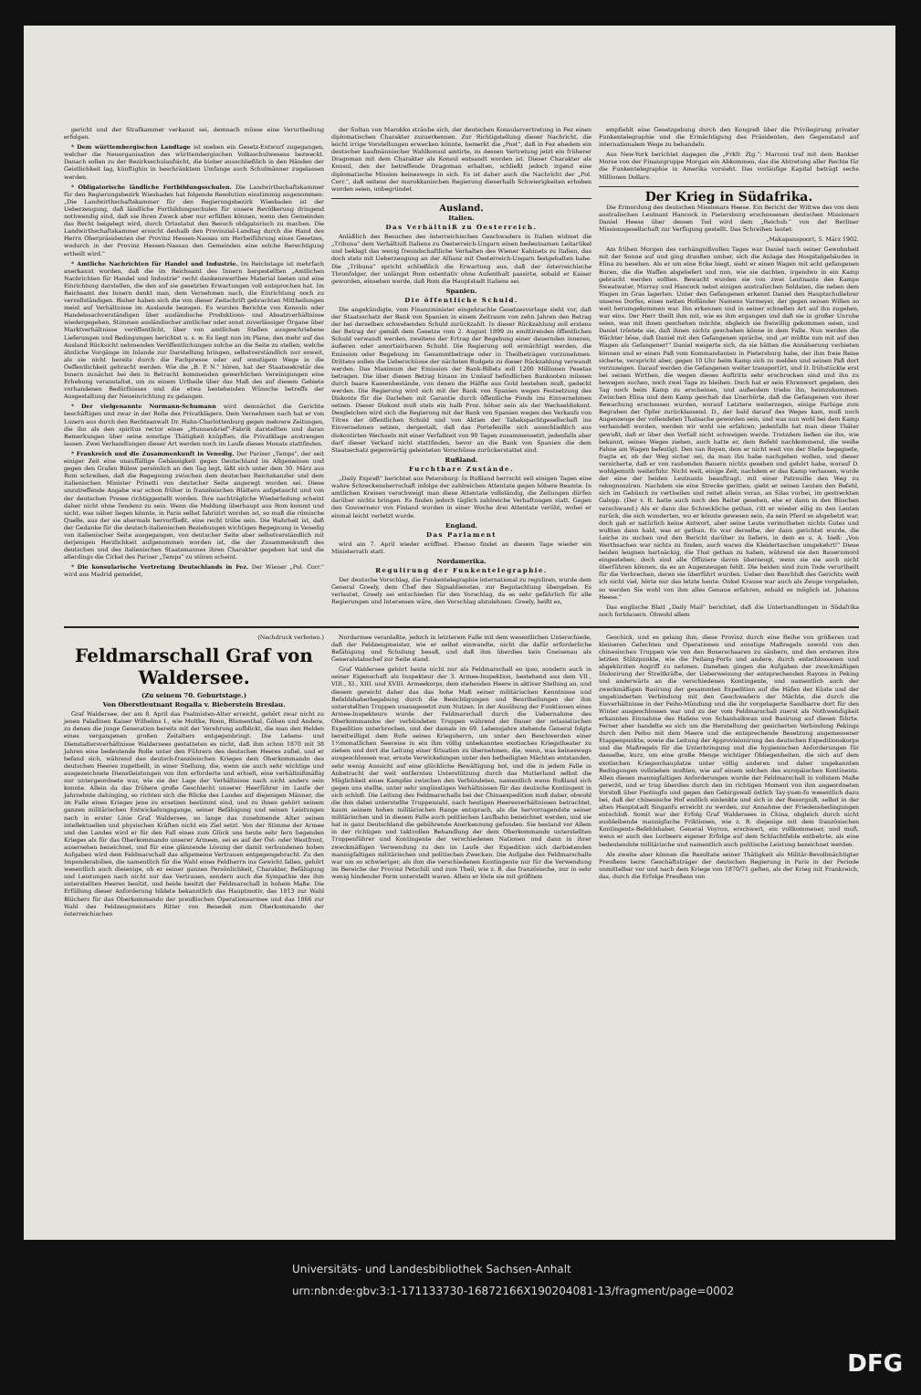gericht und der Strafkammer verkannt sei, demnach müsse eine Verurtheilung erfolgen.
* Dem württembergischen Landtage ist soeben ein Gesetz-Entwurf zugegangen, welcher die Neuorganisation des württembergischen Volksschulwesens bezweckt. Danach sollen zu der Bezirksschulaufsicht, die bisher ausschließlich in den Händen der Geistlichkeit lag, künftighin in beschränktem Umfange auch Schulmänner zugelassen werden.
* Obligatorische ländliche Fortbildungsschulen. Die Landwirthschaftskammer für den Regierungsbezirk Wiesbaden hat folgende Resolution einstimmig angenommen: „Die Landwirthschaftskammer für den Regierungsbezirk Wiesbaden ist der Ueberzeugung, daß ländliche Fortbildungsschulen für unsere Bevölkerung dringend nothwendig sind, daß sie ihren Zweck aber nur erfüllen können, wenn den Gemeinden das Recht beigelegt wird, durch Ortsstatut den Besuch obligatorisch zu machen. Die Landwirthschaftskammer ersucht deshalb den Provinzial-Landtag durch die Hand des Herrn Oberpräsidenten der Provinz Hessen-Nassau um Herbeiführung eines Gesetzes, wodurch in der Provinz Hessen-Nassau den Gemeinden eine solche Berechtigung ertheilt wird."
* Amtliche Nachrichten für Handel und Industrie. Im Reichstage ist mehrfach anerkannt worden, daß die im Reichsamt des Innern hergestellten „Amtlichen Nachrichten für Handel und Industrie" recht dankenswerthes Material bieten und eine Einrichtung darstellen, die den auf sie gesetzten Erwartungen voll entsprochen hat. Im Reichsamt des Innern denkt man, dem Vernehmen nach, die Einrichtung noch zu vervollständigen. Bisher haben sich die von dieser Zeitschrift gebrachten Mittheilungen meist auf Verhältnisse im Auslande bezogen. Es wurden Berichte von Konsuln oder Handelssachverständigen über ausländische Produktions- und Absatzverhältnisse wiedergegeben, Stimmen ausländischer amtlicher oder sonst zuverlässiger Organe über Marktverhältnisse veröffentlicht, über von amtlichen Stellen ausgeschriebene Lieferungen und Bedingungen berichtet u. s. w. Es liegt nun im Plane, den mehr auf das Ausland Rücksicht nehmenden Veröffentlichungen solche an die Seite zu stellen, welche ähnliche Vorgänge im Inlande zur Darstellung bringen, selbstverständlich nur soweit, als sie nicht bereits durch die Fachpresse oder auf sonstigem Wege in die Oeffentlichkeit gebracht werden. Wie die „B. P. N." hören, hat der Staatssekretär des Innern zunächst bei den in Betracht kommenden gewerblichen Vereinigungen eine Erhebung veranstaltet, um zu einem Urtheile über das Maß des auf diesem Gebiete vorhandenen Bedürfnisses und die etwa bestehenden Wünsche betreffs der Ausgestaltung der Neueinrichtung zu gelangen.
* Der vielgenannte Normann-Schumann wird demnächst die Gerichte beschäftigen und zwar in der Rolle des Privatklägers. Dem Vernehmen nach hat er von Luzern aus durch den Rechtsanwalt Dr. Hahn-Charlottenburg gegen mehrere Zeitungen, die ihn als den spiritus rector eines „Hunnenbrief"-Fabrik darstellten und daran Bemerkungen über seine sonstige Thätigkeit knüpften, die Privatklage anstrengen lassen. Zwei Verhandlungen dieser Art werden noch im Laufe dieses Monats stattfinden.
* Frankreich und die Zusammenkunft in Venedig. Der Pariser „Temps", der seit einiger Zeit eine unauffällige Gehässigkeit gegen Deutschland im Allgemeinen und gegen den Grafen Bülow persönlich an den Tag legt, läßt sich unter dem 30. März aus Rom schreiben, daß die Begegnung zwischen dem deutschen Reichskanzler und dem italienischen Minister Prinetti von deutscher Seite angeregt worden sei. Diese unzutreffende Angabe war schon früher in französischen Blättern aufgetaucht und von der deutschen Presse richtiggestellt worden. Ihre nachträgliche Wiederholung scheint daher nicht ohne Tendenz zu sein. Wenn die Meldung überhaupt aus Rom kommt und nicht, was näher liegen könnte, in Paris selbst fabrizirt worden ist, so muß die römische Quelle, aus der sie abermals hervorfließt, eine recht trübe sein. Die Wahrheit ist, daß der Gedanke für die deutsch-italienischen Beziehungen wichtigen Begegnung in Venedig von italienischer Seite ausgegangen, von deutscher Seite aber selbstverständlich mit derjenigen Herzlichkeit aufgenommen worden ist, die der Zusammenkunft des deutschen und des italienischen Staatsmannes ihren Charakter gegeben hat und die allerdings die Cirkel des Pariser „Temps" zu stören scheint.
* Die konsularische Vertretung Deutschlands in Fez. Der Wiener „Pol. Corr." wird aus Madrid gemeldet,
der Sultan von Marokko sträube sich, der deutschen Konsularvertretung in Fez einen diplomatischen Charakter zuzuerkennen. Zur Richtigstellung dieser Nachricht, die leicht irrige Vorstellungen erwecken könnte, bemerkt die „Post", daß in Fez ehedem ein deutscher kaufmännischer Wahlkonsul amtirte, zu dessen Vertretung jetzt ein früherer Dragoman mit dem Charakter als Konsul entsandt worden ist. Dieser Charakter als Konsul, den der betreffende Dragoman erhalten, schließt jedoch irgend eine diplomatische Mission keineswegs in sich. Es ist daher auch die Nachricht der „Pol. Corr.", daß seitens der marokkanischen Regierung dieserhalb Schwierigkeiten erhoben worden seien, unbegründet.
Ausland.
Italien.
Das Verhältniß zu Oesterreich.
Anläßlich des Besuches des österreichischen Geschwaders in Italien widmet die „Tribuna" dem Verhältniß Italiens zu Oesterreich-Ungarn einen bedeutsamen Leitartikel und beklagt das wenig freundschaftliche Verhalten des Wiener Kabinets zu Italien, das doch stets mit Ueberzeugung an der Allianz mit Oesterreich-Ungarn festgehalten habe. Die „Tribuna" spricht schließlich die Erwartung aus, daß der österreichische Thronfolger, der unlängst Rom ostentativ ohne Aufenthalt passirte, sobald er Kaiser geworden, einsehen werde, daß Rom die Hauptstadt Italiens sei.
Spanien.
Die öffentliche Schuld.
Die angekündigte, vom Finanzminister eingebrachte Gesetzesvorlage sieht vor, daß der Staatsschatz der Bank von Spanien in einem Zeitraum von zehn Jahren den Betrag der bei derselben schwebenden Schuld zurückzahlt. In dieser Rückzahlung soll erstens der Betrag der gemäß dem Gesetze vom 2. August 1899 zu emittirenden öffentlichen Schuld verwandt werden, zweitens der Ertrag der Begebung einer dauernden inneren, äußeren oder amortisirbaren Schuld. Die Regierung soll ermächtigt werden, die Emission oder Begebung im Gesammtbetrage oder in Theilbeträgen vorzunehmen. Drittens sollen die Ueberschüsse der nächsten Budgets zu dieser Rückzahlung verwandt werden. Das Maximum der Emission der Bank-Billets soll 1200 Millionen Pesetas betragen. Die über diesen Betrag hinaus im Umlauf befindlichen Banknoten müssen durch baare Kassenbestände, von denen die Hälfte aus Gold bestehen muß, gedeckt werden. Die Regierung wird sich mit der Bank von Spanien wegen Festsetzung des Diskonts für die Darlehen mit Garantie durch öffentliche Fonds ins Einvernehmen setzen. Dieser Diskont muß stets ein halb Proz. höher sein als der Wechseldiskont. Desgleichen wird sich die Regierung mit der Bank von Spanien wegen des Verkaufs von Titres der öffentlichen Schuld und von Aktien der Tabakspachtgesellschaft ins Einvernehmen setzen, dergestalt, daß das Portefeuille sich ausschließlich aus diskontirten Wechseln mit einer Verfallzeit von 90 Tagen zusammensetzt, jedenfalls aber darf dieser Verkauf nicht stattfinden, bevor an die Bank von Spanien die dem Staatsschatz gegenwärtig geleisteten Vorschüsse zurückerstattet sind.
Rußland.
Furchtbare Zustände.
„Daily Expreß" berichtet aus Petersburg: In Rußland herrscht seit einigen Tagen eine wahre Schreckensherrschaft infolge der zahlreichen Attentate gegen höhere Beamte. In amtlichen Kreisen verschweigt man diese Attentate vollständig, die Zeitungen dürfen darüber nichts bringen. Es finden jedoch täglich zahlreiche Verhaftungen statt. Gegen den Gouverneur von Finland wurden in einer Woche drei Attentate verübt, wobei er einmal leicht verletzt wurde.
England.
Das Parlament
wird am 7. April wieder eröffnet. Ebenso findet an diesem Tage wieder ein Ministerrath statt.
Nordamerika.
Regulirung der Funkentelegraphie.
Der deutsche Vorschlag, die Funkentelegraphie international zu reguliren, wurde dem General Greely, dem Chef des Signaldienstes, zur Begutachtung übergeben. Es verlautet, Greely sei entschieden für den Vorschlag, da es sehr gefährlich für alle Regierungen und Interessen wäre, den Vorschlag abzulehnen. Greely, heißt es,
empfiehlt eine Gesetzgebung durch den Kongreß über die Privilegirung privater Funkentelegraphie und die Ermächtigung des Präsidenten, den Gegenstand auf internationalem Wege zu behandeln.
Aus New-York berichtet dagegen die „Frkfr. Ztg.": Marconi traf mit dem Bankier Morse von der Finanzgruppe Morgan ein Abkommen, das die Abtretung aller Rechte für die Funkentelegraphie in Amerika vorsieht. Das vorläufige Kapital beträgt sechs Millionen Dollars.
Der Krieg in Südafrika.
Die Ermordung des deutschen Missionars Heese. Ein Bericht der Wittwe des von dem australischen Leutnant Hancock in Pietersburg erschossenen deutschen Missionars Daniel Heese über dessen Tod wird dem „Reichsb." von der Berliner Missionsgesellschaft zur Verfügung gestellt. Das Schreiben lautet:
„Makapanspoort, 5. März 1902.
Am frühen Morgen des verhängnißvollen Tages war Daniel nach seiner Gewohnheit mit der Sonne auf und ging draußen umher, sich die Anlage des Hospitalgebäudes in Elina zu besehen. Als er um eine Ecke biegt, sieht er einen Wagen mit acht gefangenen Buren, die die Waffen abgeliefert und nun, wie sie dachten, irgendwo in ein Kamp gebracht werden sollten. Bewacht wurden sie von zwei Leutnants des Kamps Sweatwater, Murray und Hancock nebst einigen australischen Soldaten, die neben dem Wagen im Gras lagerten. Unter den Gefangenen erkennt Daniel den Hauptschullehrer unseres Dorfes, eines netten Holländer Namens Varmeyer, der gegen seinen Willen so weit herumgekommen war. Ihn erkennen und in seiner schnellen Art auf ihn zugehen, war eins. Der Herr theilt ihm mit, wie es ihm ergangen und daß sie in großer Unruhe seien, was mit ihnen geschehen möchte, obgleich sie freiwillig gekommen seien, und Daniel tröstete sie, daß ihnen nichts geschehen könne in dem Falle. Nun werden die Wächter böse, daß Daniel mit den Gefangenen spräche, und „er müßte nun mit auf den Wagen als Gefangener!" Daniel weigerte sich, da sie hätten die Annäherung verbieten können und er einen Paß vom Kommandanten in Pietersburg habe, der ihm freie Reise sicherte, verspricht aber, gegen 10 Uhr beim Kamp sich zu melden und seinen Paß dort vorzuzeigen. Darauf werden die Gefangenen weiter transportirt, und D. frühstückte erst bei seinen Wirthen, die wegen dieses Auftritts sehr erschrocken sind und ihn zu bewegen suchen, noch zwei Tage zu bleiben. Doch hat er sein Ehrenwort gegeben, den Tag noch beim Kamp zu erscheinen, und außerdem triebs ihn, heimzukommen. Zwischen Elina und dem Kamp geschah das Unerhörte, daß die Gefangenen von ihrer Bewachung erschossen wurden, worauf Letztere weiterzogen, einige Farbige zum Begraben der Opfer zurücklassend. D., der bald darauf des Weges kam, muß noch Augenzeuge der vollendeten Thatsache geworden sein, und was nun wohl bei dem Kamp verhandelt worden, werden wir wohl nie erfahren; jedenfalls hat man diese Thäter gewußt, daß er über den Vorfall nicht schweigen werde. Trotzdem ließen sie ihn, wie bekannt, seines Weges ziehen, auch hatte er, dem Befehl nachkommend, die weiße Fahne am Wagen befestigt. Den van Royen, dem er nicht weit von der Stelle begegnete, fragte er, ob der Weg sicher sei, da man ihn habe nachgehen wollen, und dieser versicherte, daß er von raubenden Bauern nichts gesehen und gehört habe, worauf D. wohlgemuth weiterfuhr. Nicht weit, einige Zeit, nachdem er das Kamp verlassen, wurde der eine der beiden Leutnants beauftragt, mit einer Patrouille den Weg zu rekognosziren. Nachdem sie eine Strecke geritten, giebt er seinen Leuten den Befehl, sich im Gebüsch zu vertheilen und reitet allein voran, an Silas vorbei, im gestreckten Galopp. (Der v. R. hatte auch noch den Reiter gesehen, ehe er dann in den Büschen verschwand.) Als er dann das Schreckliche gethan, ritt er wieder eilig zu den Leuten zurück, die sich wunderten, wo er könnte gewesen sein, da sein Pferd so abgehetzt war, doch gab er natürlich keine Antwort, aber seine Leute vermutheten nichts Gutes und wußten dann bald, was er gethan. Es war derselbe, der dann gerichtet wurde, die Leiche zu suchen und den Bericht darüber zu liefern, in dem es u. A. hieß: „Von Werthsachen war nichts zu finden, auch waren die Kleidertaschen umgekehrt!" Diese beiden leugnen hartnäckig, die That gethan zu haben, während sie den Bauernmord eingestehen; doch sind alle Offiziere davon überzeugt, wenn sie sie auch nicht überführen können, da es an Augenzeugen fehlt. Die beiden sind zum Tode verurtheilt für die Verbrechen, deren sie überführt wurden. Ueber den Beschluß des Gerichts weiß ich nicht viel, hörte nur das letzte heute. Onkel Krause war auch als Zeuge vorgeladen, so werden Sie wohl von ihm alles Genaue erfahren, sobald es möglich ist. Johanna Heese."
Das englische Blatt „Daily Mail" berichtet, daß die Unterhandlungen in Südafrika noch fortdauern. Obwohl allem
(Nachdruck verboten.)
Feldmarschall Graf von Waldersee.
(Zu seinem 70. Geburtstage.)
Von Oberstleutnant Rogalla v. Bieberstein Breslau.
Graf Waldersee, der am 8. April das Psalmisten-Alter erreicht, gehört zwar nicht zu jenen Paladinen Kaiser Wilhelms I., wie Moltke, Roon, Blumenthal, Göben und Andere, zu denen die junge Generation bereits mit der Verehrung aufblickt, die man den Helden eines vergangenen großen Zeitalters entgegenbringt. Die Lebens- und Dienstaltersverhältnisse Waldersees gestatteten es nicht, daß ihm schon 1870 mit 38 Jahren eine bedeutende Rolle unter den Führern des deutschen Heeres zufiel, und er befand sich, während des deutsch-französischen Krieges dem Oberkommando des deutschen Heeres zugetheilt, in einer Stellung, die, wenn sie auch sehr wichtige und ausgezeichnete Dienstleistungen von ihm erforderte und erhielt, eine verhältnißmäßig nur untergeordnete war, wie sie der Lage der Verhältnisse nach nicht anders sein konnte. Allein da das frühere große Geschlecht unserer Heerführer im Laufe der Jahrzehnte dahinging, so richten sich die Blicke des Landes auf diejenigen Männer, die im Falle eines Krieges jene zu ersetzen bestimmt sind, und zu ihnen gehört seinem ganzen militärischen Entwickelungsgange, seiner Befähigung und seinen Leistungen nach in erster Linie Graf Waldersee, so lange das zunehmende Alter seinen intellektuellen und physischen Kräften nicht ein Ziel setzt. Von der Stimme der Armee und des Landes wird er für den Fall eines zum Glück uns heute sehr fern liegenden Krieges als für das Oberkommando unserer Armeen, sei es auf der Ost- oder Westfront, ausersehen bezeichnet, und für eine glänzende Lösung der damit verbundenen hohen Aufgaben wird dem Feldmarschall das allgemeine Vertrauen entgegengebracht. Zu den Imponderabilien, die namentlich für die Wahl eines Feldherrn ins Gewicht fallen, gehört wesentlich auch dieienige, ob er seiner ganzen Persönlichkeit, Charakter, Befähigung und Leistungen nach nicht nur das Vertrauen, sondern auch die Sympathie des ihm unterstellten Heeres besitzt, und beide besitzt der Feldmarschall in hohem Maße. Die Erfüllung dieser Anforderung bildete bekanntlich das Hauptmotiv, das 1813 zur Wahl Blüchers für das Oberkommando der preußischen Operationsarmee und das 1866 zur Wahl des Feldzeugmeisters Ritter von Benedek zum Oberkommando der österreichischen
Nordarmee veranlaßte, jedoch in letzterem Falle mit dem wesentlichen Unterschiede, daß der Feldzeugmeister, wie er selbst einwandte, nicht die dafür erforderliche Befähigung und Schulung besaß, und daß ihm überdies kein Gneisenau als Generalstabschef zur Seite stand.
Graf Waldersee gehört heute nicht nur als Feldmarschall eo ipso, sondern auch in seiner Eigenschaft als Inspekteur der 3. Armee-Inspektion, bestehend aus dem VII., VIII., XI., XIII. und XVIII. Armeekorps, dem stehenden Heere in aktiver Stellung an, und diesem gereicht daher das das hohe Maß seiner militärischen Kenntnisse und Befehlshaberbegabung durch die Besichtigungen und Beurtheilungen der ihm unterstellten Truppen unausgesetzt zum Nutzen. In der Ausübung der Funktionen eines Armee-Inspekteurs wurde der Feldmarschall durch die Uebernahme des Oberkommandos der verbündeten Truppen während der Dauer der ostasiatischen Expedition unterbrochen, und der damals im 69. Lebensjahre stehende General folgte bereitwilligst dem Rufe seines Kriegsherrn, um unter den Beschwerden einer 1½monatlichen Seereise in ein ihm völlig unbekanntes exotisches Kriegstheater zu ziehen und dort die Leitung einer Situation zu übernehmen, die, wenn, was keineswegs ausgeschlossen war, ernste Verwickelungen unter den betheiligten Mächten entstanden, sehr wenig Aussicht auf eine glückliche Bewältigung bot, und die in jedem Falle in Anbetracht der weit entfernten Unterstützung durch das Mutterland selbst die Möglichkeit eines Kampfes zwischen den Verbündeten, namentlich wenn Rußland sich gegen uns stellte, unter sehr ungünstigen Verhältnissen für das deutsche Kontingent in sich schloß. Die Leitung des Feldmarschalls bei der Chinaexpedition muß daher, obwohl die ihm dabei unterstellte Truppenzahl, nach heutigen Heeresverhältnissen betrachtet, kaum seinem hohen militärischen Range entsprach, als die hervorragendste seiner militärischen und in diesem Falle auch politischen Laufbahn bezeichnet werden, und sie hat in ganz Deutschland die gebührende Anerkennung gefunden. Sie bestand vor Allem in der richtigen und taktvollen Behandlung der dem Oberkommando unterstellten Truppenführer und Kontingente der verschiedenen Nationen und dann in ihrer zweckmäßigen Verwendung zu den im Laufe der Expedition sich darbietenden mannigfaltigen militärischen und politischen Zwecken. Die Aufgabe des Feldmarschalls war um so schwieriger, als ihm die verschiedenen Kontingente nur für die Verwendung im Bereiche der Provinz Petschili und zum Theil, wie z. B. das französische, nur in sehr wenig bindender Form unterstellt waren. Allein er löste sie mit größtem
Geschick, und es gelang ihm, diese Provinz durch eine Reihe von größeren und kleineren Gefechten und Operationen und sonstige Maßregeln sowohl von den chinesischen Truppen wie von den Boxerschaaren zu säubern, und den ersteren ihre letzten Stützpunkte, wie die Peitang-Forts und andere, durch entschlossenen und abgekürzten Angriff zu nehmen. Daneben gingen die Aufgaben der zweckmäßigen Dislozirung der Streitkräfte, der Ueberweisung der entsprechenden Rayons in Peking und anderwärts an die verschiedenen Kontingente, und namentlich auch der zweckmäßigen Basirung der gesammten Expedition auf die Häfen der Küste und der ungehinderten Verbindung mit den Geschwadern der Mächte, die durch die Eisverhältnisse in der Peiho-Mündung und die ihr vorgelagerte Sandbarre dort für den Winter ausgeschlossen war und zu der vom Feldmarschall zuerst als Nothwendigkeit erkannten Einnahme des Hafens von Schanhaikwan und Basirung auf diesen führte. Ferner aber handelte es sich um die Herstellung der gesicherten Verbindung Pekings durch den Peiho mit dem Meere und die entsprechende Besetzung angemessener Etappenpunkte, sowie die Leitung der Approvisionirung des deutschen Expeditionskorps und die Maßregeln für die Unterbringung und die hygienischen Anforderungen für dasselbe, kurz, um eine große Menge wichtiger Obliegenheiten, die sich auf dem exotischen Kriegsschauplatze unter völlig anderen und daher ungekannten Bedingungen vollziehen mußten, wie auf einem solchen des europäischen Kontinents. Allen diesen mannigfaltigen Anforderungen wurde der Feldmarschall in vollstem Maße gerecht, und er trug überdies durch den im richtigen Moment von ihm angeordneten Vorstoß über Paotingfu und gegen den Gebirgswall östlich Tay-yuen-fu wesentlich dazu bei, daß der chinesische Hof endlich einlenkte und sich in der Besorgniß, selbst in der alten Hauptstadt Singanfu erreicht zu werden, zur Annahme der Friedensbedingungen entschloß. Somit war der Erfolg Graf Waldersees in China, obgleich durch nicht ausbleibende mannigfache Friktionen, wie z. B. diejenige mit dem französischen Kontingents-Befehlshaber, General Voyron, erschwert, ein vollkommener, und muß, wenn er auch des Lorbeers eigener Erfolge auf dem Schlachtfelde entbehrte, als eine bedeutendste militärische und namentlich auch politische Leistung bezeichnet werden.
Als zweite aber können die Resultate seiner Thätigkeit als Militär-Bevollmächtigter Preußens bezw. Geschäftsträger der deutschen Regierung in Paris in der Periode unmittelbar vor und nach dem Kriege von 1870/71 gelten, als der Krieg mit Frankreich, das, durch die Erfolge Preußens von
Universitäts- und Landesbibliothek Sachsen-Anhalt
urn:nbn:de:gbv:3:1-171133730-16872166X190204081-13/fragment/page=0002
DFG